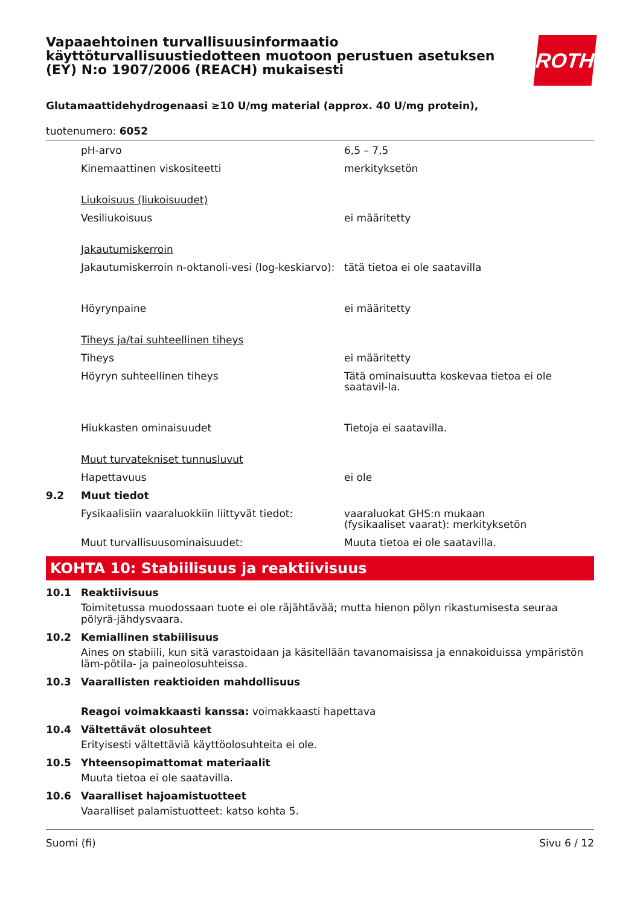Vapaaehtoinen turvallisuusinformaatio käyttöturvallisuustiedotteen muotoon perustuen asetuksen (EY) N:o 1907/2006 (REACH) mukaisesti
ROTH
Glutamaattidehydrogenaasi ≥10 U/mg material (approx. 40 U/mg protein),
tuotenumero: 6052
| | pH-arvo | 6,5 – 7,5 |
| | Kinemaattinen viskositeetti | merkityksetön |
| | Liukoisuus (liukoisuudet) | |
| | Vesiliukoisuus | ei määritetty |
| | Jakautumiskerroin | |
| | Jakautumiskerroin n-oktanoli-vesi (log-keskiarvo): | tätä tietoa ei ole saatavilla |
| | Höyrynpaine | ei määritetty |
| | Tiheys ja/tai suhteellinen tiheys | |
| | Tiheys | ei määritetty |
| | Höyryn suhteellinen tiheys | Tätä ominaisuutta koskevaa tietoa ei ole saatavil-la. |
| | Hiukkasten ominaisuudet | Tietoja ei saatavilla. |
| | Muut turvatekniset tunnusluvut | |
| | Hapettavuus | ei ole |
| 9.2 | Muut tiedot | |
| | Fysikaalisiin vaaraluokkiin liittyvät tiedot: | vaaraluokat GHS:n mukaan (fysikaaliset vaarat): merkityksetön |
| | Muut turvallisuusominaisuudet: | Muuta tietoa ei ole saatavilla. |
KOHTA 10: Stabiilisuus ja reaktiivisuus
10.1 Reaktiivisuus
Toimitetussa muodossaan tuote ei ole räjähtävää; mutta hienon pölyn rikastumisesta seuraa pölyrä-jähdysvaara.
10.2 Kemiallinen stabiilisuus
Aines on stabiili, kun sitä varastoidaan ja käsitellään tavanomaisissa ja ennakoiduissa ympäristön läm-pötila- ja paineolosuhteissa.
10.3 Vaarallisten reaktioiden mahdollisuus
Reagoi voimakkaasti kanssa: voimakkaasti hapettava
10.4 Vältettävät olosuhteet
Erityisesti vältettäviä käyttöolosuhteita ei ole.
10.5 Yhteensopimattomat materiaalit
Muuta tietoa ei ole saatavilla.
10.6 Vaaralliset hajoamistuotteet
Vaaralliset palamistuotteet: katso kohta 5.
Suomi (fi) Sivu 6 / 12